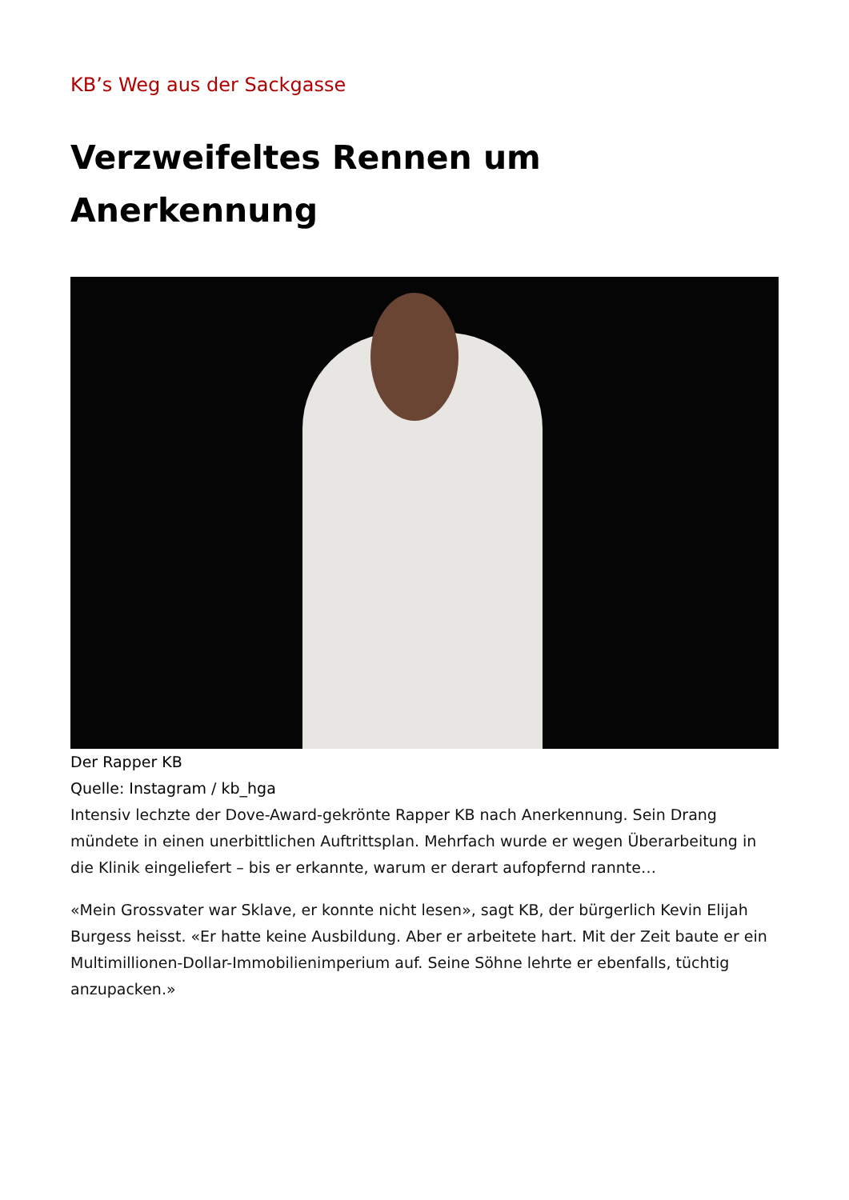KB’s Weg aus der Sackgasse
Verzweifeltes Rennen um Anerkennung
Der Rapper KB
Quelle: Instagram / kb_hga
Intensiv lechzte der Dove-Award-gekrönte Rapper KB nach Anerkennung. Sein Drang mündete in einen unerbittlichen Auftrittsplan. Mehrfach wurde er wegen Überarbeitung in die Klinik eingeliefert – bis er erkannte, warum er derart aufopfernd rannte…
«Mein Grossvater war Sklave, er konnte nicht lesen», sagt KB, der bürgerlich Kevin Elijah Burgess heisst. «Er hatte keine Ausbildung. Aber er arbeitete hart. Mit der Zeit baute er ein Multimillionen-Dollar-Immobilienimperium auf. Seine Söhne lehrte er ebenfalls, tüchtig anzupacken.»